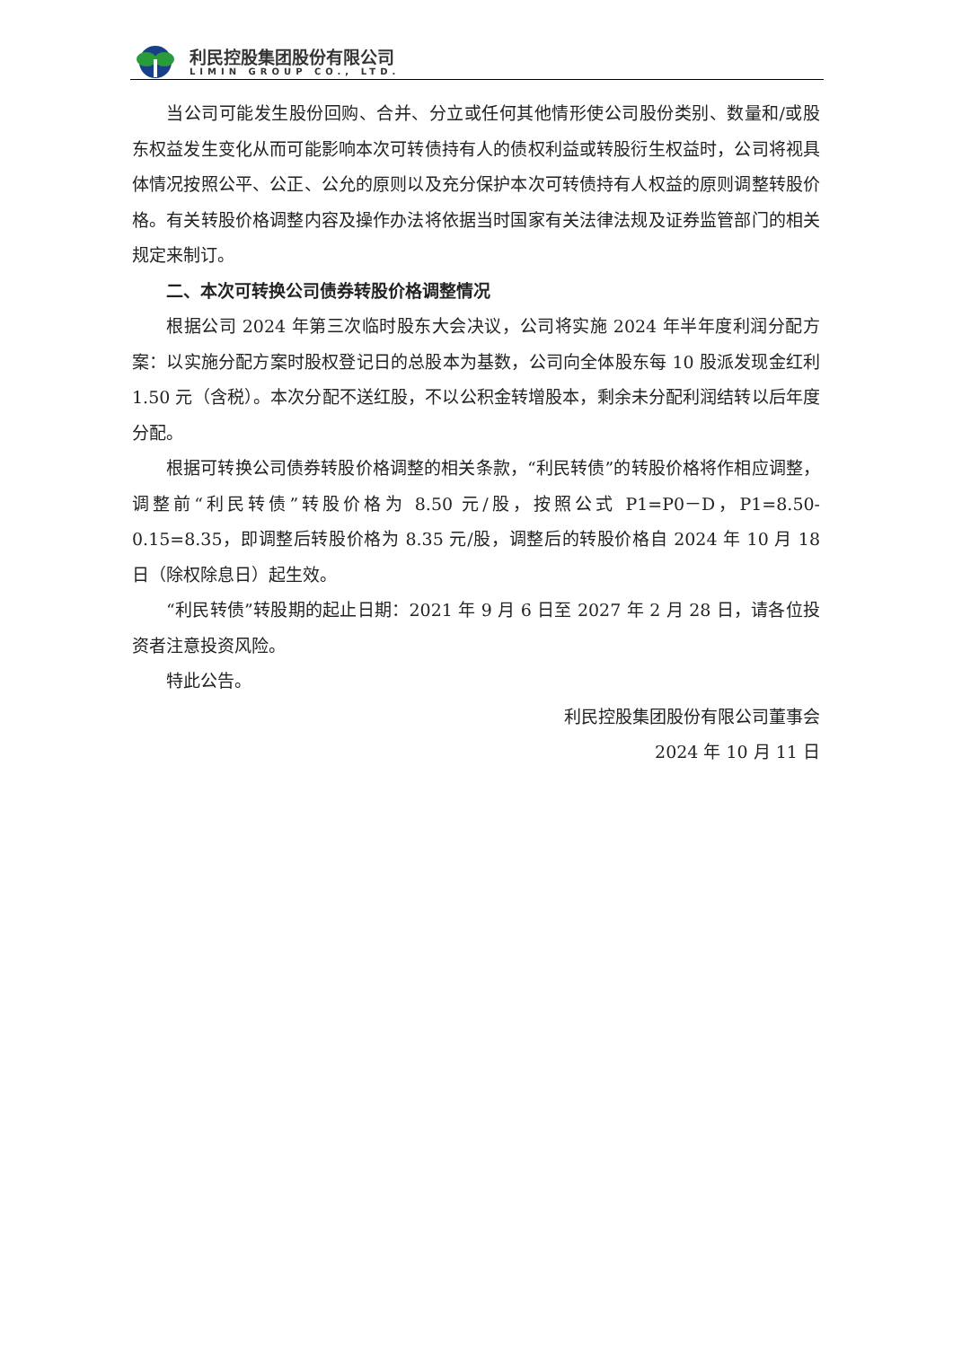利民控股集团股份有限公司
LIMIN GROUP CO., LTD.
当公司可能发生股份回购、合并、分立或任何其他情形使公司股份类别、数量和/或股东权益发生变化从而可能影响本次可转债持有人的债权利益或转股衍生权益时，公司将视具体情况按照公平、公正、公允的原则以及充分保护本次可转债持有人权益的原则调整转股价格。有关转股价格调整内容及操作办法将依据当时国家有关法律法规及证券监管部门的相关规定来制订。
二、本次可转换公司债券转股价格调整情况
根据公司 2024 年第三次临时股东大会决议，公司将实施 2024 年半年度利润分配方案：以实施分配方案时股权登记日的总股本为基数，公司向全体股东每 10 股派发现金红利 1.50 元（含税）。本次分配不送红股，不以公积金转增股本，剩余未分配利润结转以后年度分配。
根据可转换公司债券转股价格调整的相关条款，“利民转债”的转股价格将作相应调整，调整前“利民转债”转股价格为 8.50 元/股，按照公式 P1=P0－D，P1=8.50-0.15=8.35，即调整后转股价格为 8.35 元/股，调整后的转股价格自 2024 年 10 月 18 日（除权除息日）起生效。
“利民转债”转股期的起止日期：2021 年 9 月 6 日至 2027 年 2 月 28 日，请各位投资者注意投资风险。
特此公告。
利民控股集团股份有限公司董事会
2024 年 10 月 11 日